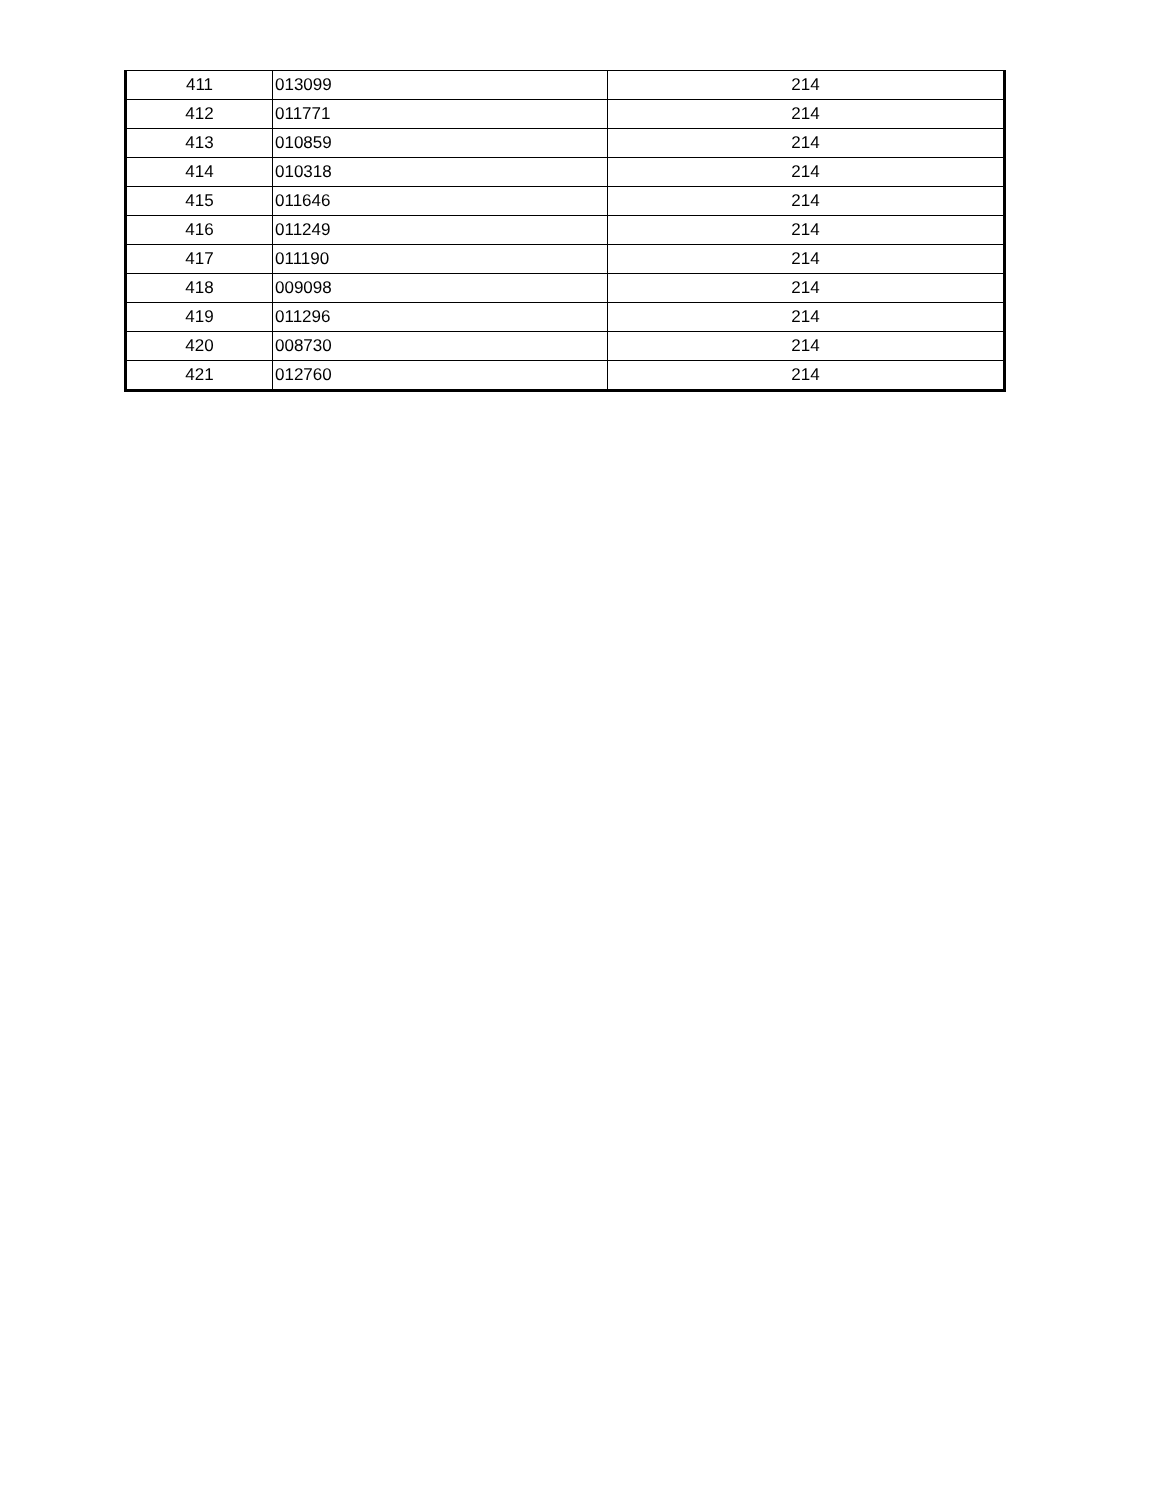| 411 | 013099 | 214 |
| 412 | 011771 | 214 |
| 413 | 010859 | 214 |
| 414 | 010318 | 214 |
| 415 | 011646 | 214 |
| 416 | 011249 | 214 |
| 417 | 011190 | 214 |
| 418 | 009098 | 214 |
| 419 | 011296 | 214 |
| 420 | 008730 | 214 |
| 421 | 012760 | 214 |